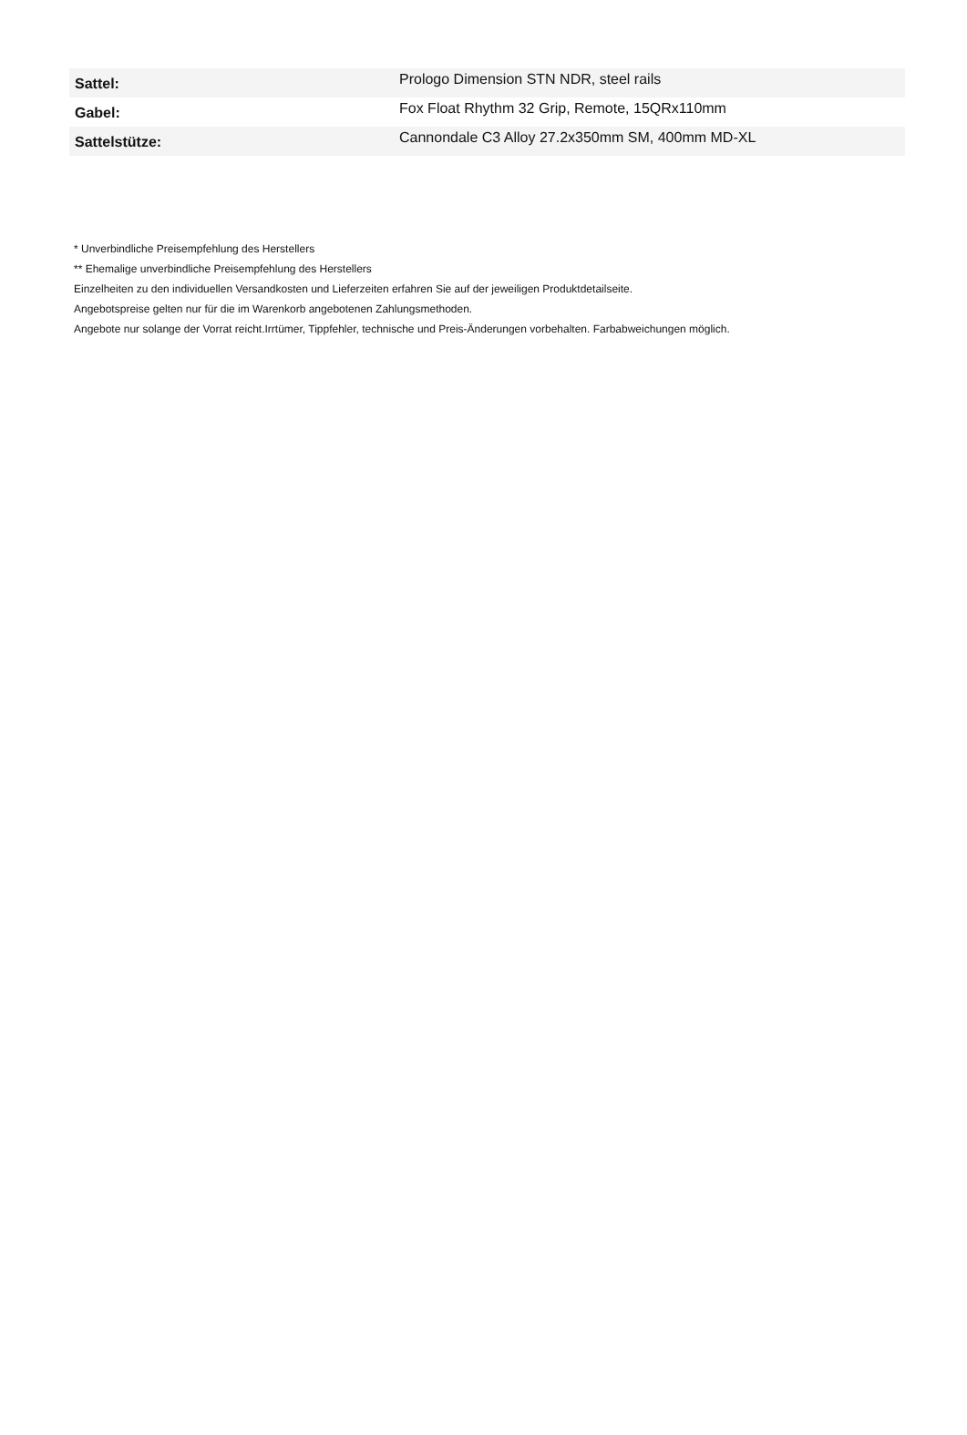| Sattel: | Prologo Dimension STN NDR, steel rails |
| Gabel: | Fox Float Rhythm 32 Grip, Remote, 15QRx110mm |
| Sattelstütze: | Cannondale C3 Alloy 27.2x350mm SM, 400mm MD-XL |
* Unverbindliche Preisempfehlung des Herstellers
** Ehemalige unverbindliche Preisempfehlung des Herstellers
Einzelheiten zu den individuellen Versandkosten und Lieferzeiten erfahren Sie auf der jeweiligen Produktdetailseite.
Angebotspreise gelten nur für die im Warenkorb angebotenen Zahlungsmethoden.
Angebote nur solange der Vorrat reicht.Irrtümer, Tippfehler, technische und Preis-Änderungen vorbehalten. Farbabweichungen möglich.